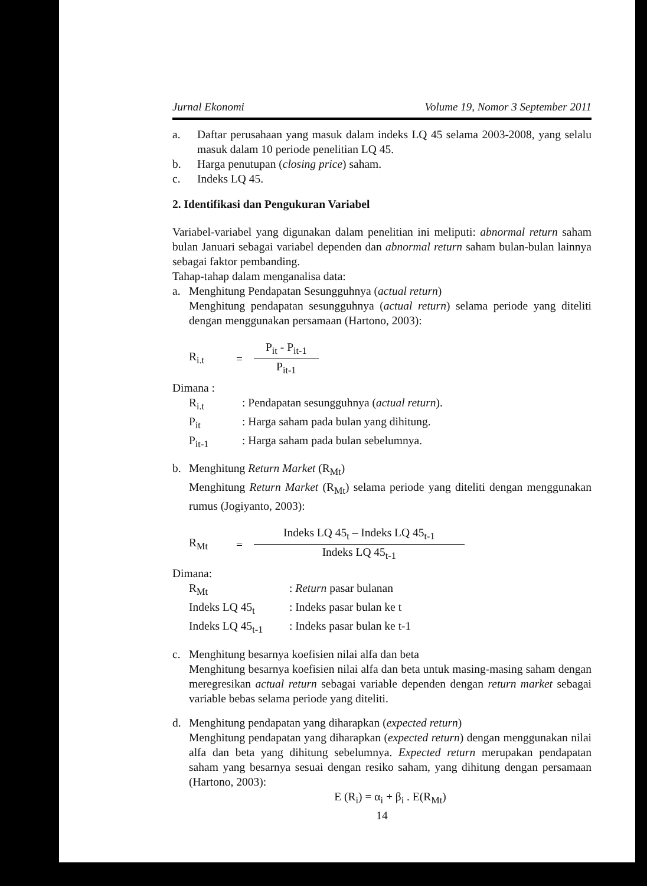Jurnal Ekonomi Volume 19, Nomor 3 September 2011
a. Daftar perusahaan yang masuk dalam indeks LQ 45 selama 2003-2008, yang selalu masuk dalam 10 periode penelitian LQ 45.
b. Harga penutupan (closing price) saham.
c. Indeks LQ 45.
2. Identifikasi dan Pengukuran Variabel
Variabel-variabel yang digunakan dalam penelitian ini meliputi: abnormal return saham bulan Januari sebagai variabel dependen dan abnormal return saham bulan-bulan lainnya sebagai faktor pembanding.
Tahap-tahap dalam menganalisa data:
a. Menghitung Pendapatan Sesungguhnya (actual return)
Menghitung pendapatan sesungguhnya (actual return) selama periode yang diteliti dengan menggunakan persamaan (Hartono, 2003):
R<sub>i.t</sub> =
P<sub>it</sub> - P<sub>it-1</sub>
P<sub>it-1</sub>
Dimana :
R<sub>i.t</sub>: Pendapatan sesungguhnya (actual return).
P<sub>it</sub>: Harga saham pada bulan yang dihitung.
P<sub>it-1</sub>: Harga saham pada bulan sebelumnya.
b. Menghitung Return Market (R<sub>Mt</sub>)
Menghitung Return Market (R<sub>Mt</sub>) selama periode yang diteliti dengan menggunakan rumus (Jogiyanto, 2003):
R<sub>Mt</sub> =
Indeks LQ 45<sub>t</sub> – Indeks LQ 45<sub>t-1</sub>
Indeks LQ 45<sub>t-1</sub>
Dimana:
R<sub>Mt</sub>: Return pasar bulanan
Indeks LQ 45<sub>t</sub>: Indeks pasar bulan ke t
Indeks LQ 45<sub>t-1</sub>: Indeks pasar bulan ke t-1
c. Menghitung besarnya koefisien nilai alfa dan beta
Menghitung besarnya koefisien nilai alfa dan beta untuk masing-masing saham dengan meregresikan actual return sebagai variable dependen dengan return market sebagai variable bebas selama periode yang diteliti.
d. Menghitung pendapatan yang diharapkan (expected return)
Menghitung pendapatan yang diharapkan (expected return) dengan menggunakan nilai alfa dan beta yang dihitung sebelumnya. Expected return merupakan pendapatan saham yang besarnya sesuai dengan resiko saham, yang dihitung dengan persamaan (Hartono, 2003):
E (R<sub>i</sub>) = α<sub>i</sub> + β<sub>i</sub> . E(R<sub>Mt</sub>)
14